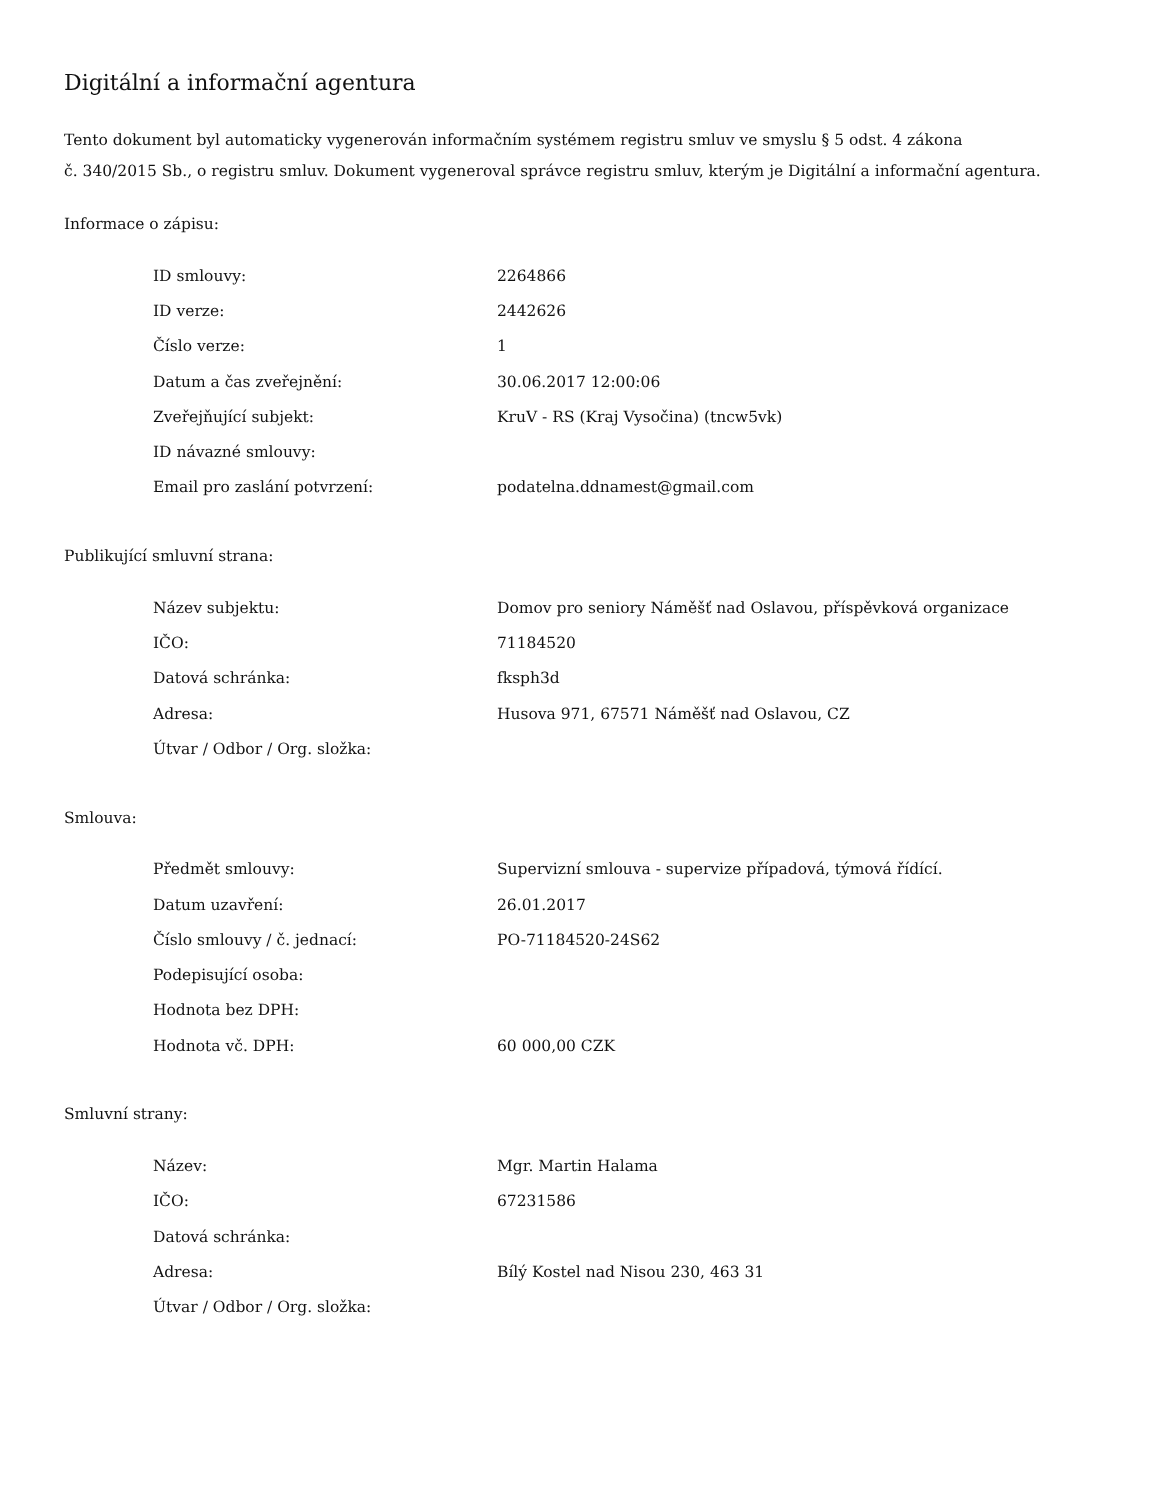Digitální a informační agentura
Tento dokument byl automaticky vygenerován informačním systémem registru smluv ve smyslu § 5 odst. 4 zákona
č. 340/2015 Sb., o registru smluv. Dokument vygeneroval správce registru smluv, kterým je Digitální a informační agentura.
Informace o zápisu:
| ID smlouvy: | 2264866 |
| ID verze: | 2442626 |
| Číslo verze: | 1 |
| Datum a čas zveřejnění: | 30.06.2017 12:00:06 |
| Zveřejňující subjekt: | KruV - RS (Kraj Vysočina) (tncw5vk) |
| ID návazné smlouvy: | |
| Email pro zaslání potvrzení: | podatelna.ddnamest@gmail.com |
Publikující smluvní strana:
| Název subjektu: | Domov pro seniory Náměšť nad Oslavou, příspěvková organizace |
| IČO: | 71184520 |
| Datová schránka: | fksph3d |
| Adresa: | Husova 971, 67571 Náměšť nad Oslavou, CZ |
| Útvar / Odbor / Org. složka: | |
Smlouva:
| Předmět smlouvy: | Supervizní smlouva - supervize případová, týmová řídící. |
| Datum uzavření: | 26.01.2017 |
| Číslo smlouvy / č. jednací: | PO-71184520-24S62 |
| Podepisující osoba: | |
| Hodnota bez DPH: | |
| Hodnota vč. DPH: | 60 000,00 CZK |
Smluvní strany:
| Název: | Mgr. Martin Halama |
| IČO: | 67231586 |
| Datová schránka: | |
| Adresa: | Bílý Kostel nad Nisou 230, 463 31 |
| Útvar / Odbor / Org. složka: | |